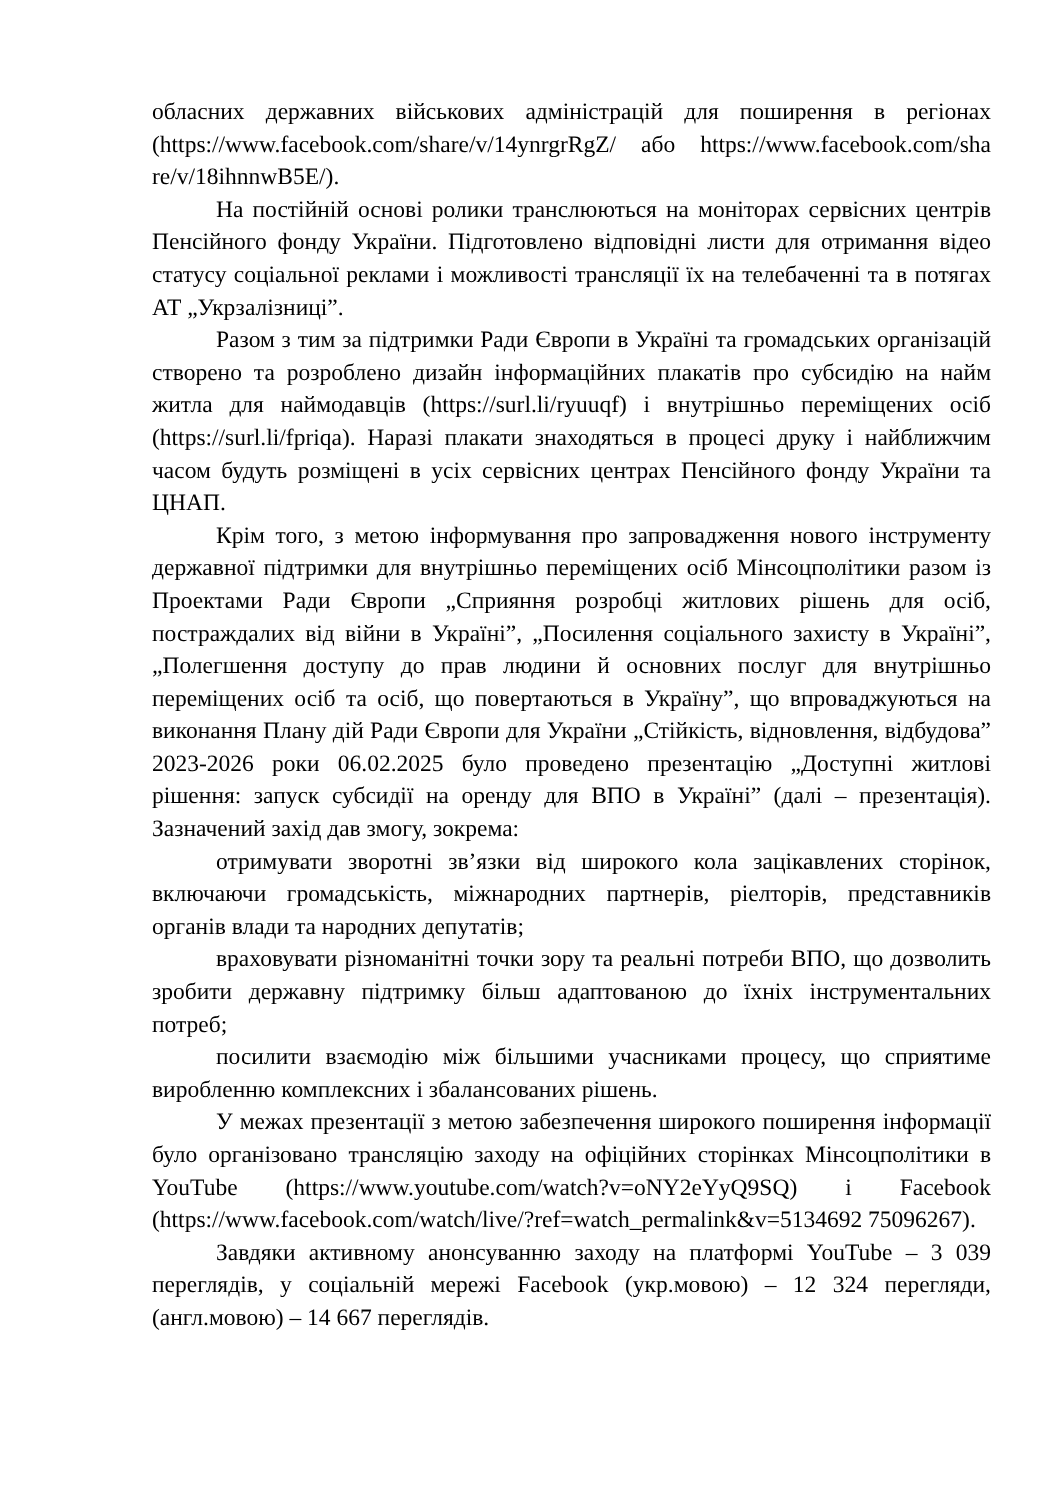обласних державних військових адміністрацій для поширення в регіонах (https://www.facebook.com/share/v/14ynrgrRgZ/ або https://www.facebook.com/sha re/v/18ihnnwB5E/).
На постійній основі ролики транслюються на моніторах сервісних центрів Пенсійного фонду України. Підготовлено відповідні листи для отримання відео статусу соціальної реклами і можливості трансляції їх на телебаченні та в потягах АТ „Укрзалізниці”.
Разом з тим за підтримки Ради Європи в Україні та громадських організацій створено та розроблено дизайн інформаційних плакатів про субсидію на найм житла для наймодавців (https://surl.li/ryuuqf) і внутрішньо переміщених осіб (https://surl.li/fpriqa). Наразі плакати знаходяться в процесі друку і найближчим часом будуть розміщені в усіх сервісних центрах Пенсійного фонду України та ЦНАП.
Крім того, з метою інформування про запровадження нового інструменту державної підтримки для внутрішньо переміщених осіб Мінсоцполітики разом із Проектами Ради Європи „Сприяння розробці житлових рішень для осіб, постраждалих від війни в Україні”, „Посилення соціального захисту в Україні”, „Полегшення доступу до прав людини й основних послуг для внутрішньо переміщених осіб та осіб, що повертаються в Україну”, що впроваджуються на виконання Плану дій Ради Європи для України „Стійкість, відновлення, відбудова” 2023-2026 роки 06.02.2025 було проведено презентацію „Доступні житлові рішення: запуск субсидії на оренду для ВПО в Україні” (далі – презентація). Зазначений захід дав змогу, зокрема:
отримувати зворотні зв’язки від широкого кола зацікавлених сторінок, включаючи громадськість, міжнародних партнерів, ріелторів, представників органів влади та народних депутатів;
враховувати різноманітні точки зору та реальні потреби ВПО, що дозволить зробити державну підтримку більш адаптованою до їхніх інструментальних потреб;
посилити взаємодію між більшими учасниками процесу, що сприятиме виробленню комплексних і збалансованих рішень.
У межах презентації з метою забезпечення широкого поширення інформації було організовано трансляцію заходу на офіційних сторінках Мінсоцполітики в YouTube (https://www.youtube.com/watch?v=oNY2eYyQ9SQ) і Facebook (https://www.facebook.com/watch/live/?ref=watch_permalink&v=5134692 75096267).
Завдяки активному анонсуванню заходу на платформі YouTube – 3 039 переглядів, у соціальній мережі Facebook (укр.мовою) – 12 324 перегляди, (англ.мовою) – 14 667 переглядів.